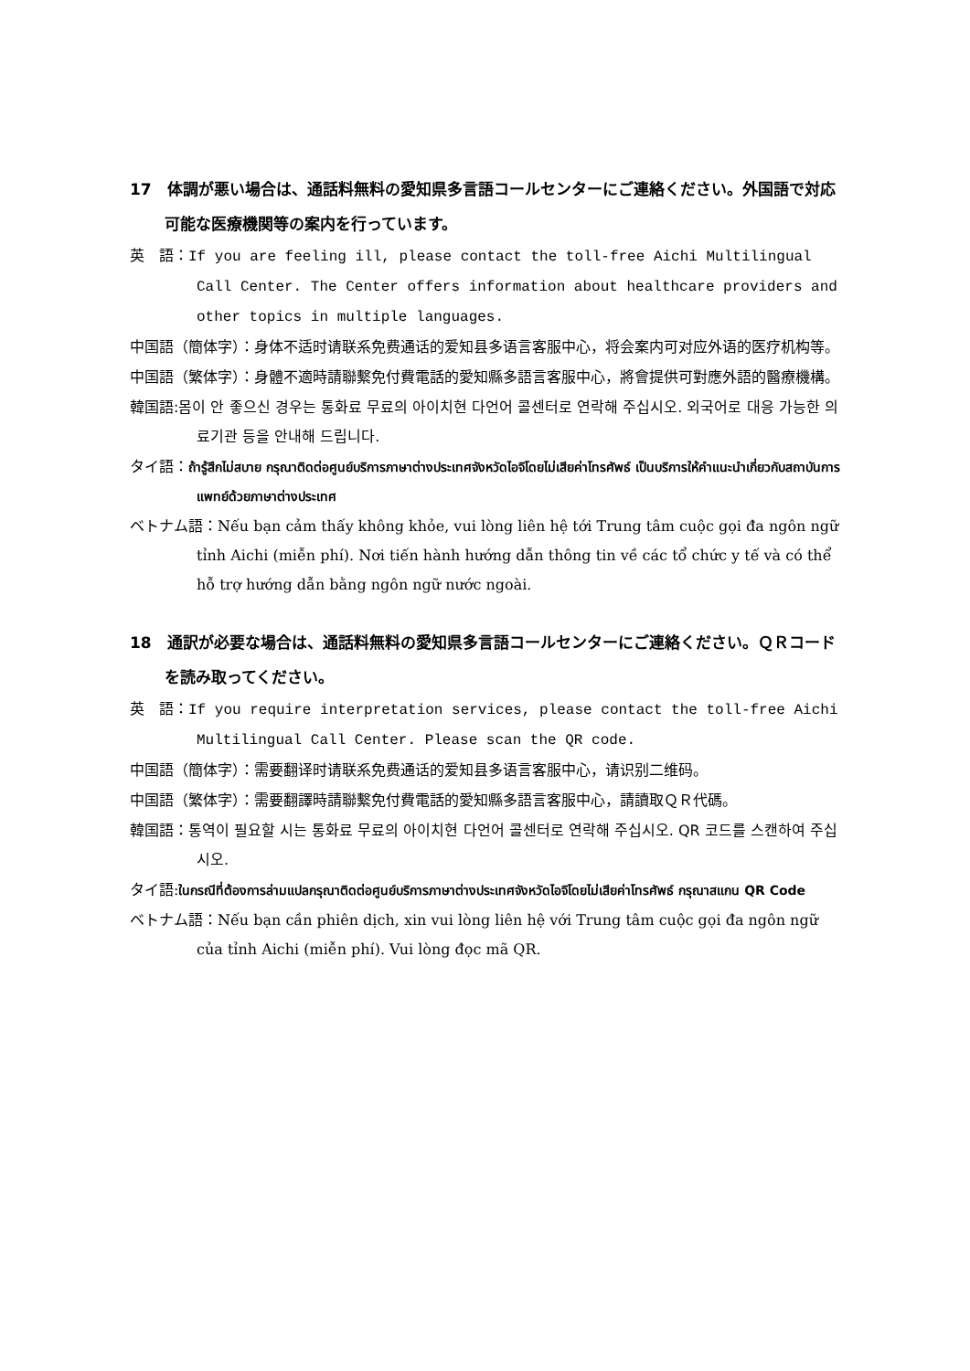17　体調が悪い場合は、通話料無料の愛知県多言語コールセンターにご連絡ください。外国語で対応可能な医療機関等の案内を行っています。
英　語：If you are feeling ill, please contact the toll-free Aichi Multilingual Call Center. The Center offers information about healthcare providers and other topics in multiple languages.
中国語（簡体字）：身体不适时请联系免费通话的爱知县多语言客服中心，将会案内可对应外语的医疗机构等。
中国語（繁体字）：身體不適時請聯繫免付費電話的愛知縣多語言客服中心，將會提供可對應外語的醫療機構。
韓国語:몸이 안 좋으신 경우는 통화료 무료의 아이치현 다언어 콜센터로 연락해 주십시오. 외국어로 대응 가능한 의료기관 등을 안내해 드립니다.
タイ語：ถ้ารู้สึกไม่สบาย กรุณาติดต่อศูนย์บริการภาษาต่างประเทศจังหวัดไอจิโดยไม่เสียค่าโทรศัพธ์ เป็นบริการให้คำแนะนำเกี่ยวกับสถาบันการแพทย์ด้วยภาษาต่างประเทศ
ベトナム語：Nếu bạn cảm thấy không khỏe, vui lòng liên hệ tới Trung tâm cuộc gọi đa ngôn ngữ tỉnh Aichi (miễn phí). Nơi tiến hành hướng dẫn thông tin về các tổ chức y tế và có thể hỗ trợ hướng dẫn bằng ngôn ngữ nước ngoài.
18　通訳が必要な場合は、通話料無料の愛知県多言語コールセンターにご連絡ください。ＱＲコードを読み取ってください。
英　語：If you require interpretation services, please contact the toll-free Aichi Multilingual Call Center. Please scan the QR code.
中国語（簡体字）：需要翻译时请联系免费通话的爱知县多语言客服中心，请识别二维码。
中国語（繁体字）：需要翻譯時請聯繫免付費電話的愛知縣多語言客服中心，請讀取ＱＲ代碼。
韓国語：통역이 필요할 시는 통화료 무료의 아이치현 다언어 콜센터로 연락해 주십시오. QR 코드를 스캔하여 주십시오.
タイ語:ในกรณีที่ต้องการล่ามแปลกรุณาติดต่อศูนย์บริการภาษาต่างประเทศจังหวัดไอจิโดยไม่เสียค่าโทรศัพธ์ กรุณาสแกน QR Code
ベトナム語：Nếu bạn cần phiên dịch, xin vui lòng liên hệ với Trung tâm cuộc gọi đa ngôn ngữ của tỉnh Aichi (miễn phí). Vui lòng đọc mã QR.